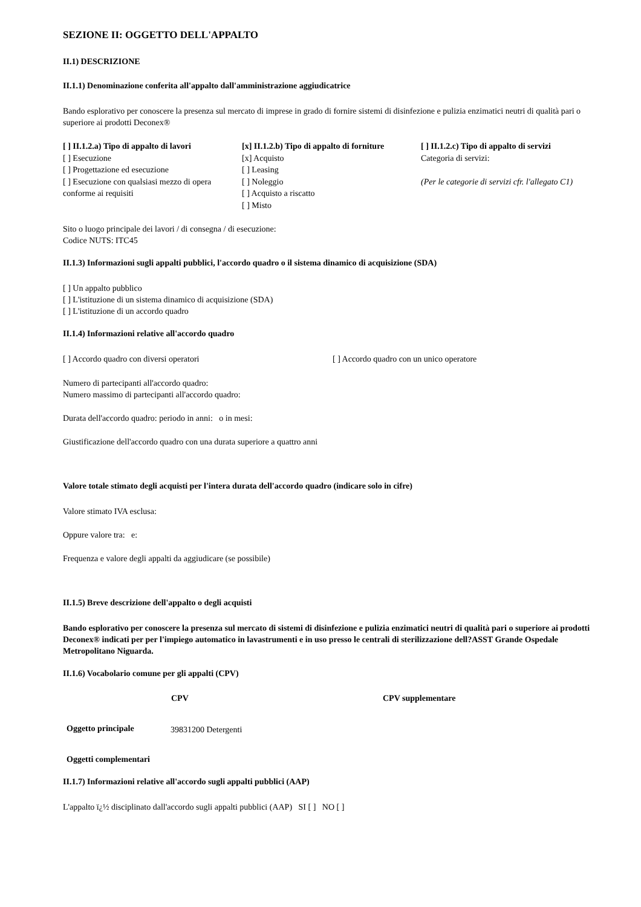SEZIONE II: OGGETTO DELL'APPALTO
II.1) DESCRIZIONE
II.1.1) Denominazione conferita all'appalto dall'amministrazione aggiudicatrice
Bando esplorativo per conoscere la presenza sul mercato di imprese in grado di fornire sistemi di disinfezione e pulizia enzimatici neutri di qualità pari o superiore ai prodotti Deconex®
| [ ] II.1.2.a) Tipo di appalto di lavori [ ] Esecuzione [ ] Progettazione ed esecuzione [ ] Esecuzione con qualsiasi mezzo di opera conforme ai requisiti | [x] II.1.2.b) Tipo di appalto di forniture [x] Acquisto [ ] Leasing [ ] Noleggio [ ] Acquisto a riscatto [ ] Misto | [ ] II.1.2.c) Tipo di appalto di servizi Categoria di servizi: (Per le categorie di servizi cfr. l'allegato C1) |
Sito o luogo principale dei lavori / di consegna / di esecuzione:
Codice NUTS: ITC45
II.1.3) Informazioni sugli appalti pubblici, l'accordo quadro o il sistema dinamico di acquisizione (SDA)
[ ] Un appalto pubblico
[ ] L'istituzione di un sistema dinamico di acquisizione (SDA)
[ ] L'istituzione di un accordo quadro
II.1.4) Informazioni relative all'accordo quadro
| [ ] Accordo quadro con diversi operatori | [ ] Accordo quadro con un unico operatore |
Numero di partecipanti all'accordo quadro:
Numero massimo di partecipanti all'accordo quadro:
Durata dell'accordo quadro: periodo in anni: o in mesi:
Giustificazione dell'accordo quadro con una durata superiore a quattro anni
Valore totale stimato degli acquisti per l'intera durata dell'accordo quadro (indicare solo in cifre)
Valore stimato IVA esclusa:
Oppure valore tra: e:
Frequenza e valore degli appalti da aggiudicare (se possibile)
II.1.5) Breve descrizione dell'appalto o degli acquisti
Bando esplorativo per conoscere la presenza sul mercato di sistemi di disinfezione e pulizia enzimatici neutri di qualità pari o superiore ai prodotti Deconex® indicati per per l'impiego automatico in lavastrumenti e in uso presso le centrali di sterilizzazione dell?ASST Grande Ospedale Metropolitano Niguarda.
II.1.6) Vocabolario comune per gli appalti (CPV)
| | CPV | CPV supplementare |
| --- | --- | --- |
| Oggetto principale | 39831200 Detergenti | |
| Oggetti complementari | | |
II.1.7) Informazioni relative all'accordo sugli appalti pubblici (AAP)
L'appalto ï¿½ disciplinato dall'accordo sugli appalti pubblici (AAP) SI [ ] NO [ ]